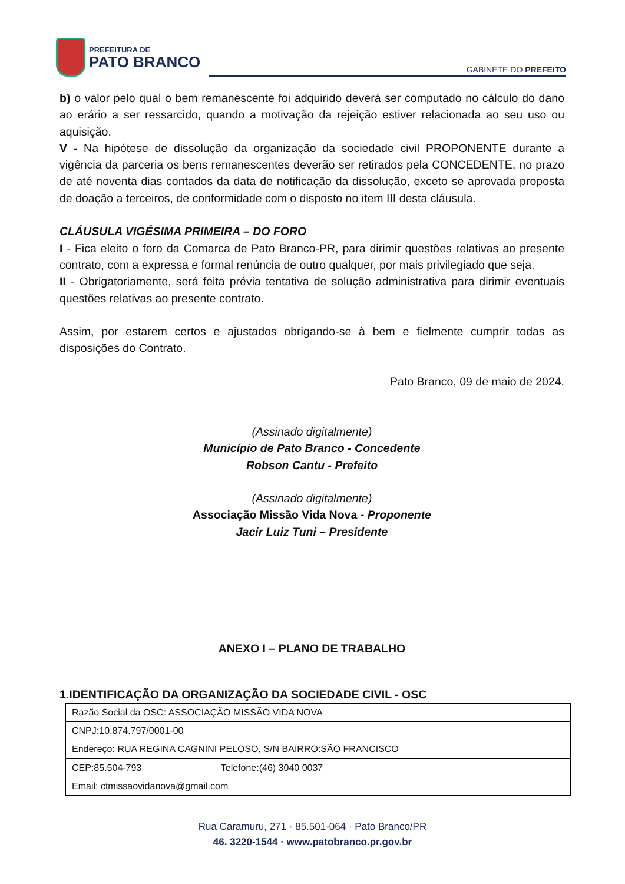PREFEITURA DE
PATO BRANCO
GABINETE DO PREFEITO
b) o valor pelo qual o bem remanescente foi adquirido deverá ser computado no cálculo do dano ao erário a ser ressarcido, quando a motivação da rejeição estiver relacionada ao seu uso ou aquisição.
V - Na hipótese de dissolução da organização da sociedade civil PROPONENTE durante a vigência da parceria os bens remanescentes deverão ser retirados pela CONCEDENTE, no prazo de até noventa dias contados da data de notificação da dissolução, exceto se aprovada proposta de doação a terceiros, de conformidade com o disposto no item III desta cláusula.
CLÁUSULA VIGÉSIMA PRIMEIRA – DO FORO
I - Fica eleito o foro da Comarca de Pato Branco-PR, para dirimir questões relativas ao presente contrato, com a expressa e formal renúncia de outro qualquer, por mais privilegiado que seja.
II - Obrigatoriamente, será feita prévia tentativa de solução administrativa para dirimir eventuais questões relativas ao presente contrato.
Assim, por estarem certos e ajustados obrigando-se à bem e fielmente cumprir todas as disposições do Contrato.
Pato Branco, 09 de maio de 2024.
(Assinado digitalmente)
Município de Pato Branco - Concedente
Robson Cantu - Prefeito
(Assinado digitalmente)
Associação Missão Vida Nova - Proponente
Jacir Luiz Tuni – Presidente
ANEXO I – PLANO DE TRABALHO
1.IDENTIFICAÇÃO DA ORGANIZAÇÃO DA SOCIEDADE CIVIL - OSC
| Razão Social da OSC: ASSOCIAÇÃO MISSÃO VIDA NOVA |
| CNPJ:10.874.797/0001-00 |
| Endereço: RUA REGINA CAGNINI PELOSO, S/N BAIRRO:SÃO FRANCISCO |
| CEP:85.504-793 Telefone:(46) 3040 0037 |
| Email: ctmissaovidanova@gmail.com |
Rua Caramuru, 271 · 85.501-064 · Pato Branco/PR
46. 3220-1544 · www.patobranco.pr.gov.br